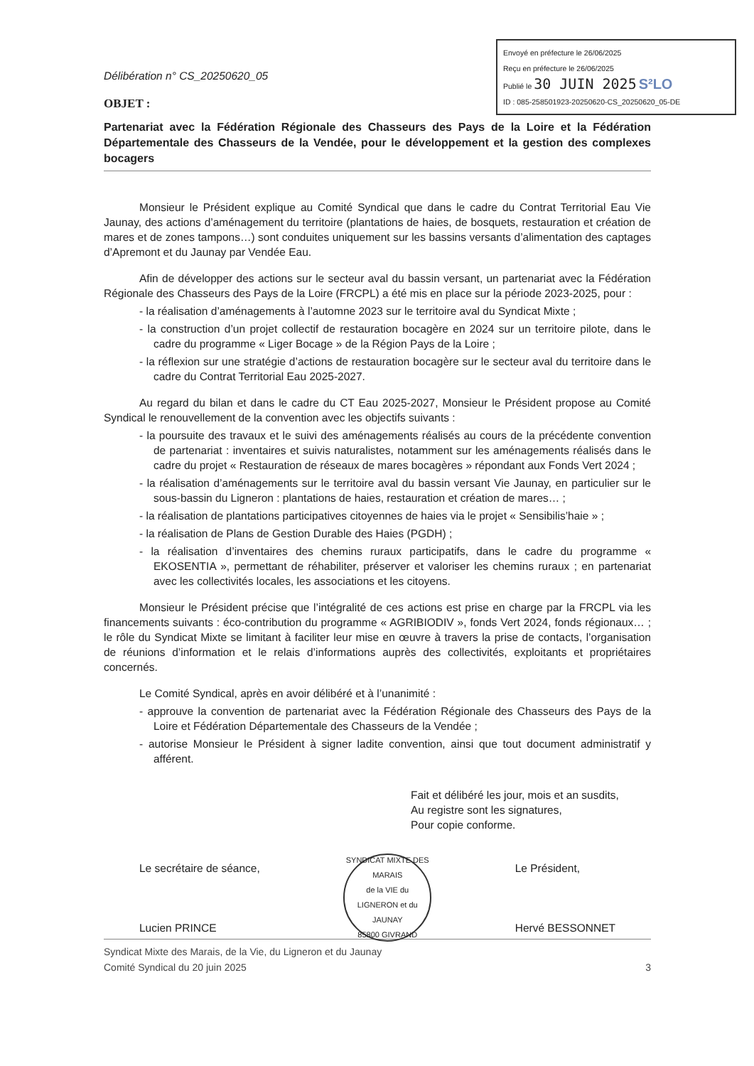Envoyé en préfecture le 26/06/2025
Reçu en préfecture le 26/06/2025
Publié le 30 JUIN 2025 S²LO
ID : 085-258501923-20250620-CS_20250620_05-DE
Délibération n° CS_20250620_05
OBJET :
Partenariat avec la Fédération Régionale des Chasseurs des Pays de la Loire et la Fédération Départementale des Chasseurs de la Vendée, pour le développement et la gestion des complexes bocagers
Monsieur le Président explique au Comité Syndical que dans le cadre du Contrat Territorial Eau Vie Jaunay, des actions d’aménagement du territoire (plantations de haies, de bosquets, restauration et création de mares et de zones tampons…) sont conduites uniquement sur les bassins versants d’alimentation des captages d’Apremont et du Jaunay par Vendée Eau.
Afin de développer des actions sur le secteur aval du bassin versant, un partenariat avec la Fédération Régionale des Chasseurs des Pays de la Loire (FRCPL) a été mis en place sur la période 2023-2025, pour :
- la réalisation d’aménagements à l’automne 2023 sur le territoire aval du Syndicat Mixte ;
- la construction d’un projet collectif de restauration bocagère en 2024 sur un territoire pilote, dans le cadre du programme « Liger Bocage » de la Région Pays de la Loire ;
- la réflexion sur une stratégie d’actions de restauration bocagère sur le secteur aval du territoire dans le cadre du Contrat Territorial Eau 2025-2027.
Au regard du bilan et dans le cadre du CT Eau 2025-2027, Monsieur le Président propose au Comité Syndical le renouvellement de la convention avec les objectifs suivants :
- la poursuite des travaux et le suivi des aménagements réalisés au cours de la précédente convention de partenariat : inventaires et suivis naturalistes, notamment sur les aménagements réalisés dans le cadre du projet « Restauration de réseaux de mares bocagères » répondant aux Fonds Vert 2024 ;
- la réalisation d’aménagements sur le territoire aval du bassin versant Vie Jaunay, en particulier sur le sous-bassin du Ligneron : plantations de haies, restauration et création de mares… ;
- la réalisation de plantations participatives citoyennes de haies via le projet « Sensibilis’haie » ;
- la réalisation de Plans de Gestion Durable des Haies (PGDH) ;
- la réalisation d’inventaires des chemins ruraux participatifs, dans le cadre du programme « EKOSENTIA », permettant de réhabiliter, préserver et valoriser les chemins ruraux ; en partenariat avec les collectivités locales, les associations et les citoyens.
Monsieur le Président précise que l’intégralité de ces actions est prise en charge par la FRCPL via les financements suivants : éco-contribution du programme « AGRIBIODIV », fonds Vert 2024, fonds régionaux… ; le rôle du Syndicat Mixte se limitant à faciliter leur mise en œuvre à travers la prise de contacts, l’organisation de réunions d’information et le relais d’informations auprès des collectivités, exploitants et propriétaires concernés.
Le Comité Syndical, après en avoir délibéré et à l’unanimité :
- approuve la convention de partenariat avec la Fédération Régionale des Chasseurs des Pays de la Loire et Fédération Départementale des Chasseurs de la Vendée ;
- autorise Monsieur le Président à signer ladite convention, ainsi que tout document administratif y afférent.
Fait et délibéré les jour, mois et an susdits,
Au registre sont les signatures,
Pour copie conforme.
Le secrétaire de séance,
Lucien PRINCE
SYNDICAT MIXTE DES MARAIS
de la VIE du LIGNERON et du JAUNAY
85800 GIVRAND
Le Président,
Hervé BESSONNET
Syndicat Mixte des Marais, de la Vie, du Ligneron et du Jaunay
Comité Syndical du 20 juin 2025
3